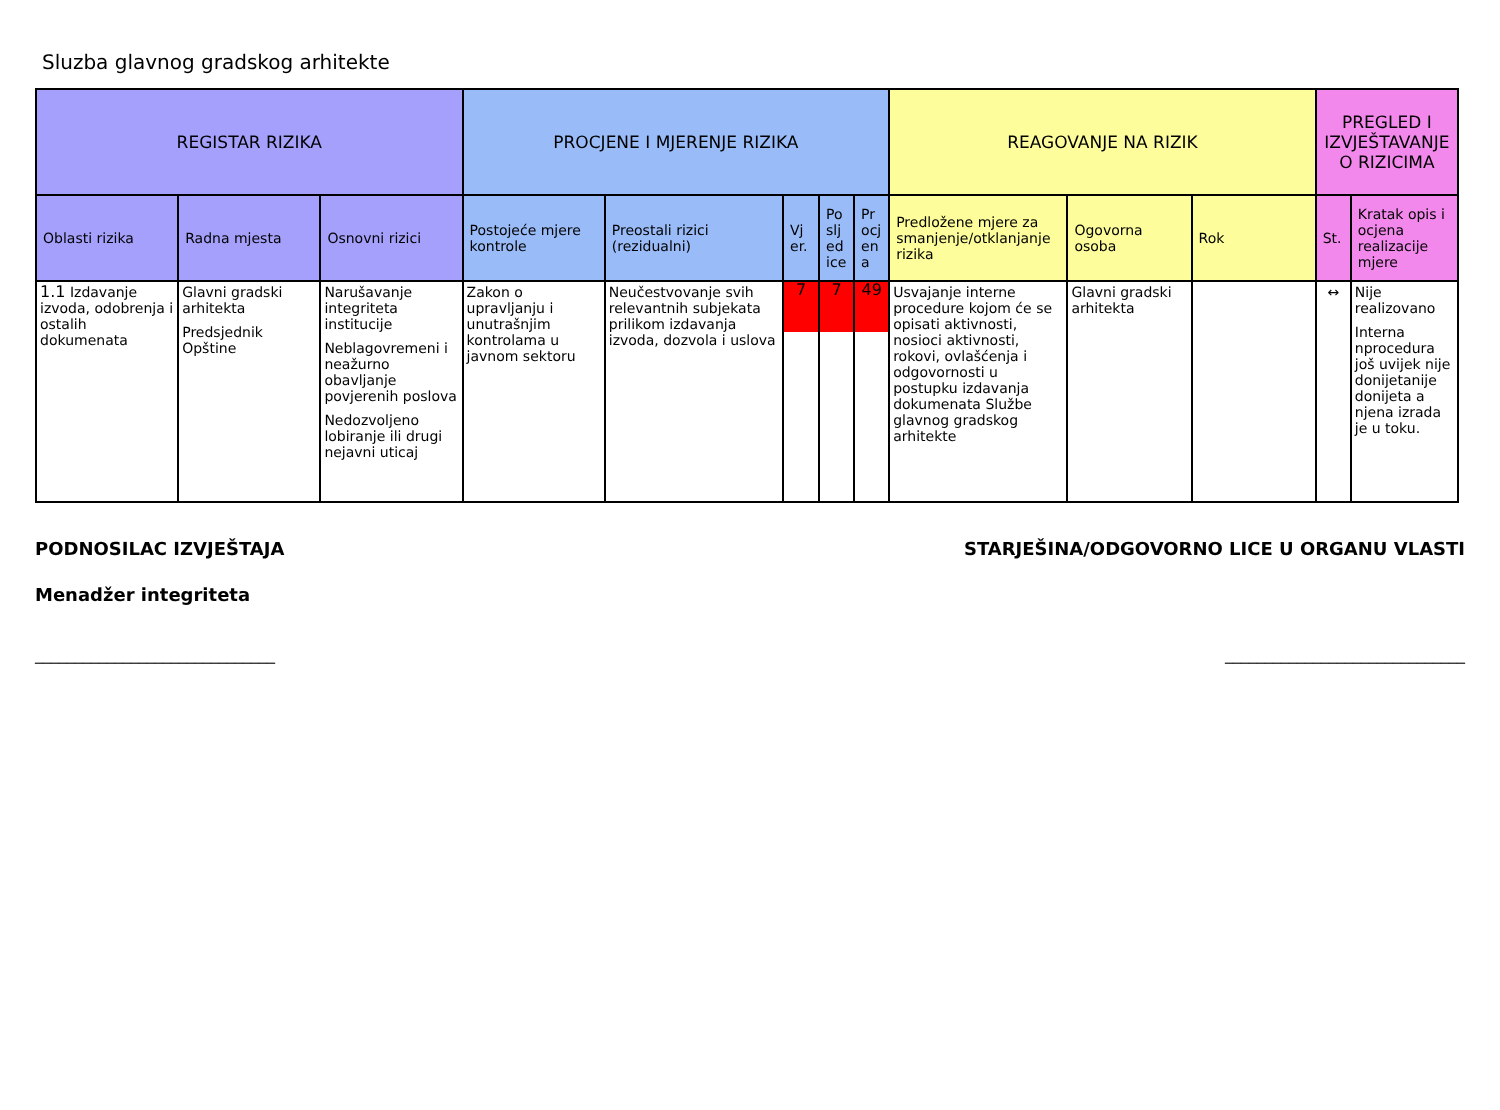Sluzba glavnog gradskog arhitekte
| REGISTAR RIZIKA | | | PROCJENE I MJERENJE RIZIKA | | | | | REAGOVANJE NA RIZIK | | | PREGLED I IZVJEŠTAVANJE O RIZICIMA | |
| --- | --- | --- | --- | --- | --- | --- | --- | --- | --- | --- | --- | --- |
| Oblasti rizika | Radna mjesta | Osnovni rizici | Postojeće mjere kontrole | Preostali rizici (rezidualni) | Vj er. | Po slj ed ice | Pr ocj en a | Predložene mjere za smanjenje/otklanjanje rizika | Ogovorna osoba | Rok | St. | Kratak opis i ocjena realizacije mjere |
| 1.1 Izdavanje izvoda, odobrenja i ostalih dokumenata | Glavni gradski arhitekta Predsjednik Opštine | Narušavanje integriteta institucije Neblagovremeni i neažurno obavljanje povjerenih poslova Nedozvoljeno lobiranje ili drugi nejavni uticaj | Zakon o upravljanju i unutrašnjim kontrolama u javnom sektoru | Neučestvovanje svih relevantnih subjekata prilikom izdavanja izvoda, dozvola i uslova | 7 | 7 | 49 | Usvajanje interne procedure kojom će se opisati aktivnosti, nosioci aktivnosti, rokovi, ovlašćenja i odgovornosti u postupku izdavanja dokumenata Službe glavnog gradskog arhitekte | Glavni gradski arhitekta | | ↔ | Nije realizovano Interna nprocedura još uvijek nije donijetanije donijeta a njena izrada je u toku. |
PODNOSILAC IZVJEŠTAJA STARJEŠINA/ODGOVORNO LICE U ORGANU VLASTI
Menadžer integriteta
______________________________ ______________________________